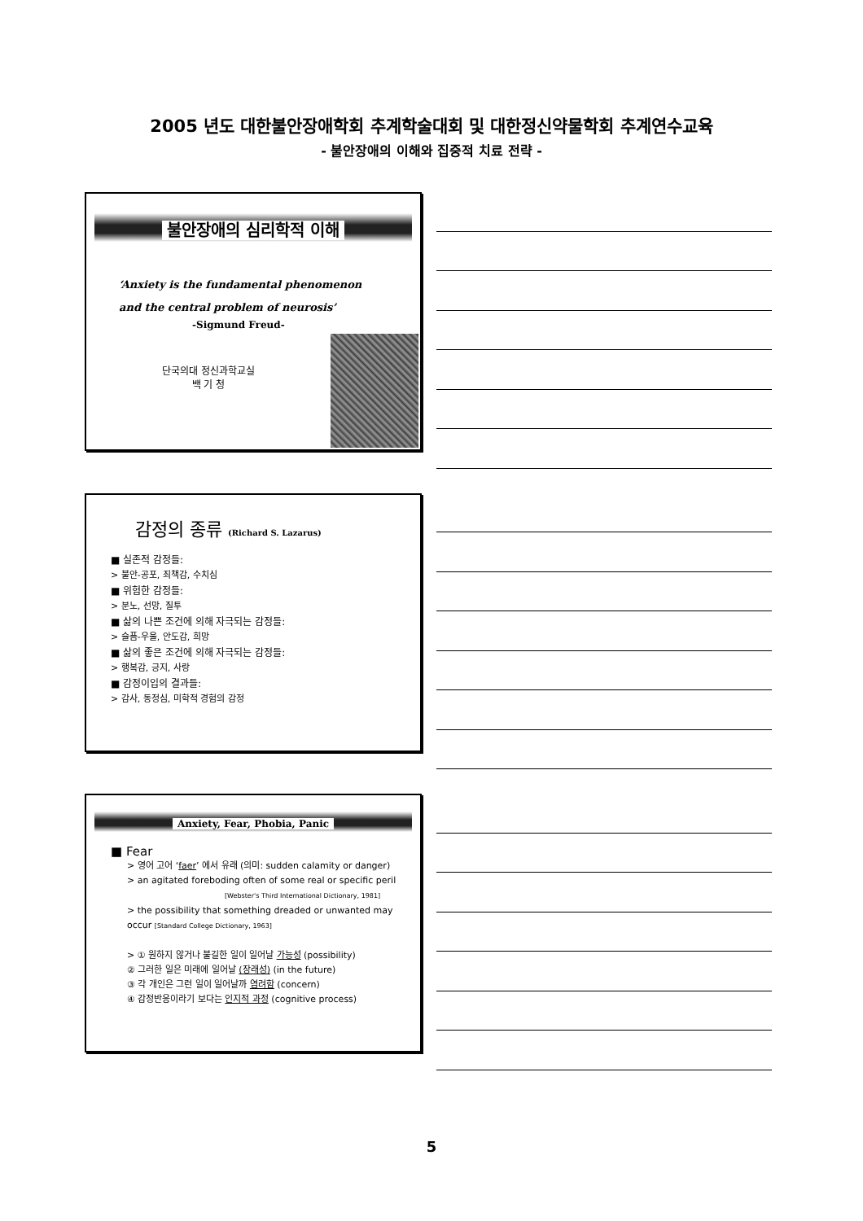2005 년도 대한불안장애학회 추계학술대회 및 대한정신약물학회 추계연수교육
- 불안장애의 이해와 집중적 치료 전략 -
불안장애의 심리학적 이해
‘Anxiety is the fundamental phenomenon
and the central problem of neurosis’
-Sigmund Freud-
단국의대 정신과학교실
백 기 청
감정의 종류 (Richard S. Lazarus)
■ 실존적 감정들:
> 불안-공포, 죄책감, 수치심
■ 위험한 감정들:
> 분노, 선망, 질투
■ 삶의 나쁜 조건에 의해 자극되는 감정들:
> 슬픔-우울, 안도감, 희망
■ 삶의 좋은 조건에 의해 자극되는 감정들:
> 행복감, 긍지, 사랑
■ 감정이입의 결과들:
> 감사, 동정심, 미학적 경험의 감정
Anxiety, Fear, Phobia, Panic
■ Fear
> 영어 고어 ‘faer’ 에서 유래 (의미: sudden calamity or danger)
> an agitated foreboding often of some real or specific peril
[Webster's Third International Dictionary, 1981]
> the possibility that something dreaded or unwanted may occur [Standard College Dictionary, 1963]
> ① 원하지 않거나 불길한 일이 일어날 가능성 (possibility)
② 그러한 일은 미래에 일어날 (장래성) (in the future)
③ 각 개인은 그런 일이 일어날까 염려함 (concern)
④ 감정반응이라기 보다는 인지적 과정 (cognitive process)
5